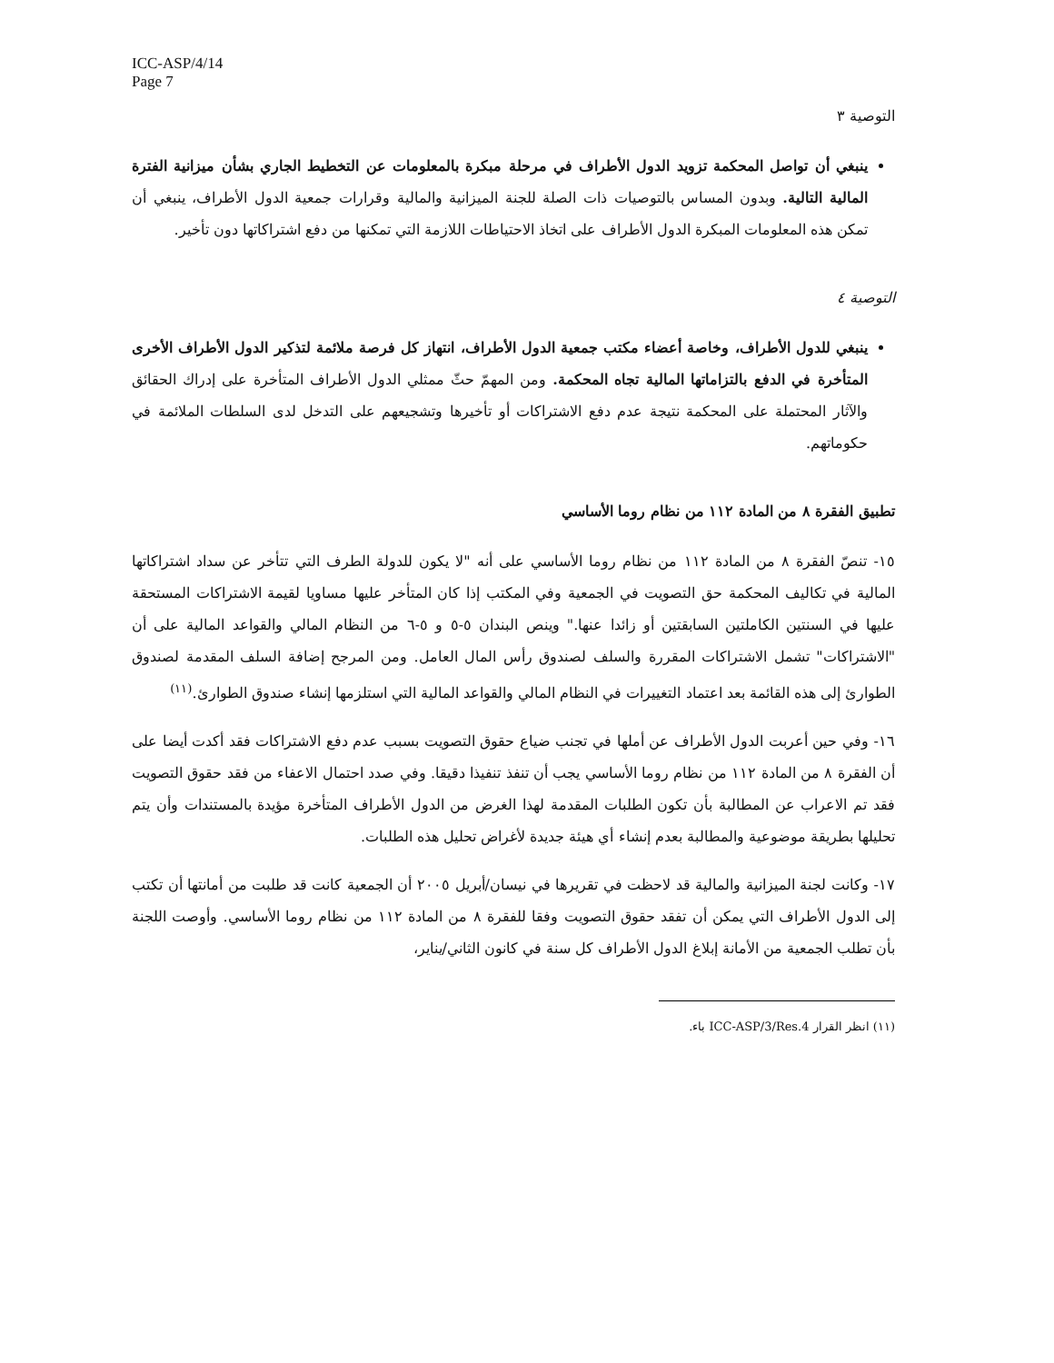ICC-ASP/4/14
Page 7
التوصية ٣
ينبغي أن تواصل المحكمة تزويد الدول الأطراف في مرحلة مبكرة بالمعلومات عن التخطيط الجاري بشأن ميزانية الفترة المالية التالية. وبدون المساس بالتوصيات ذات الصلة للجنة الميزانية والمالية وقرارات جمعية الدول الأطراف، ينبغي أن تمكن هذه المعلومات المبكرة الدول الأطراف على اتخاذ الاحتياطات اللازمة التي تمكنها من دفع اشتراكاتها دون تأخير.
التوصية ٤
ينبغي للدول الأطراف، وخاصة أعضاء مكتب جمعية الدول الأطراف، انتهاز كل فرصة ملائمة لتذكير الدول الأطراف الأخرى المتأخرة في الدفع بالتزاماتها المالية تجاه المحكمة. ومن المهمّ حثّ ممثلي الدول الأطراف المتأخرة على إدراك الحقائق والآثار المحتملة على المحكمة نتيجة عدم دفع الاشتراكات أو تأخيرها وتشجيعهم على التدخل لدى السلطات الملائمة في حكوماتهم.
تطبيق الفقرة ٨ من المادة ١١٢ من نظام روما الأساسي
١٥- تنصّ الفقرة ٨ من المادة ١١٢ من نظام روما الأساسي على أنه "لا يكون للدولة الطرف التي تتأخر عن سداد اشتراكاتها المالية في تكاليف المحكمة حق التصويت في الجمعية وفي المكتب إذا كان المتأخر عليها مساويا لقيمة الاشتراكات المستحقة عليها في السنتين الكاملتين السابقتين أو زائدا عنها." وينص البندان ٥-٥ و ٥-٦ من النظام المالي والقواعد المالية على أن "الاشتراكات" تشمل الاشتراكات المقررة والسلف لصندوق رأس المال العامل. ومن المرجح إضافة السلف المقدمة لصندوق الطوارئ إلى هذه القائمة بعد اعتماد التغييرات في النظام المالي والقواعد المالية التي استلزمها إنشاء صندوق الطوارئ.<sup>(١١)</sup>
١٦- وفي حين أعربت الدول الأطراف عن أملها في تجنب ضياع حقوق التصويت بسبب عدم دفع الاشتراكات فقد أكدت أيضا على أن الفقرة ٨ من المادة ١١٢ من نظام روما الأساسي يجب أن تنفذ تنفيذا دقيقا. وفي صدد احتمال الاعفاء من فقد حقوق التصويت فقد تم الاعراب عن المطالبة بأن تكون الطلبات المقدمة لهذا الغرض من الدول الأطراف المتأخرة مؤيدة بالمستندات وأن يتم تحليلها بطريقة موضوعية والمطالبة بعدم إنشاء أي هيئة جديدة لأغراض تحليل هذه الطلبات.
١٧- وكانت لجنة الميزانية والمالية قد لاحظت في تقريرها في نيسان/أبريل ٢٠٠٥ أن الجمعية كانت قد طلبت من أمانتها أن تكتب إلى الدول الأطراف التي يمكن أن تفقد حقوق التصويت وفقا للفقرة ٨ من المادة ١١٢ من نظام روما الأساسي. وأوصت اللجنة بأن تطلب الجمعية من الأمانة إبلاغ الدول الأطراف كل سنة في كانون الثاني/يناير،
(١١) انظر القرار ICC-ASP/3/Res.4 باء.